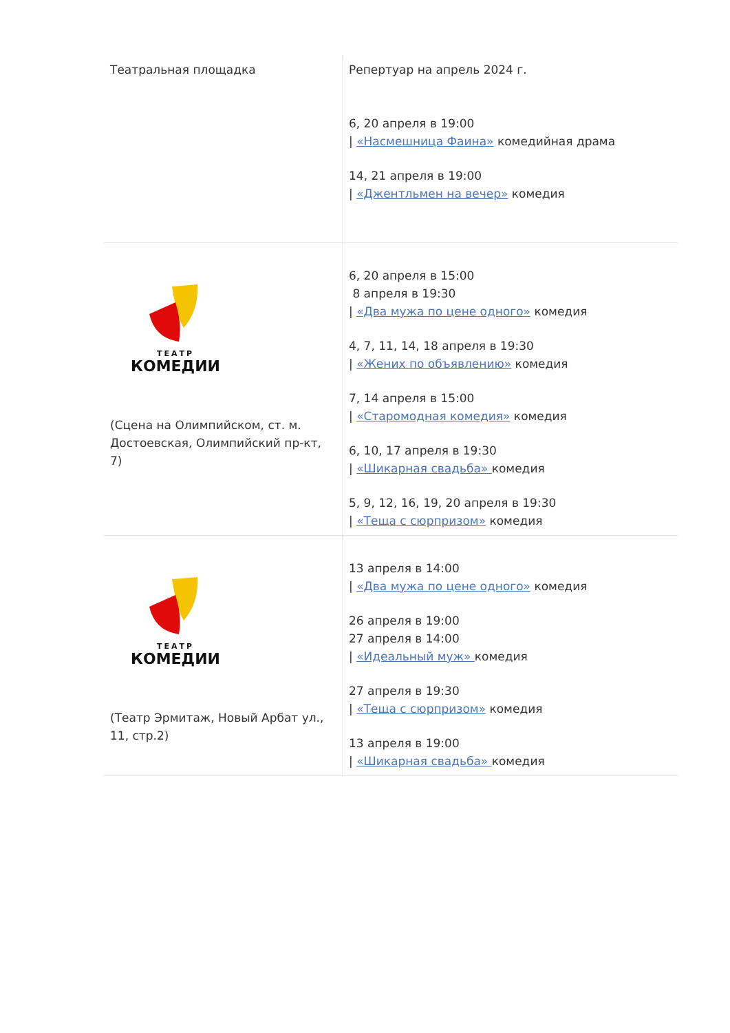| Театральная площадка | Репертуар на апрель 2024 г. 6, 20 апреля в 19:00 / «Насмешница Фаина» комедийная драма 14, 21 апреля в 19:00 / «Джентльмен на вечер» комедия |
| ТЕАТР КОМЕДИИ (Сцена на Олимпийском, ст. м. Достоевская, Олимпийский пр-кт, 7) | 6, 20 апреля в 15:00 8 апреля в 19:30 / «Два мужа по цене одного» комедия 4, 7, 11, 14, 18 апреля в 19:30 / «Жених по объявлению» комедия 7, 14 апреля в 15:00 / «Старомодная комедия» комедия 6, 10, 17 апреля в 19:30 / «Шикарная свадьба» комедия 5, 9, 12, 16, 19, 20 апреля в 19:30 / «Теща с сюрпризом» комедия |
| ТЕАТР КОМЕДИИ (Театр Эрмитаж, Новый Арбат ул., 11, стр.2) | 13 апреля в 14:00 / «Два мужа по цене одного» комедия 26 апреля в 19:00 27 апреля в 14:00 / «Идеальный муж» комедия 27 апреля в 19:30 / «Теща с сюрпризом» комедия 13 апреля в 19:00 / «Шикарная свадьба» комедия |